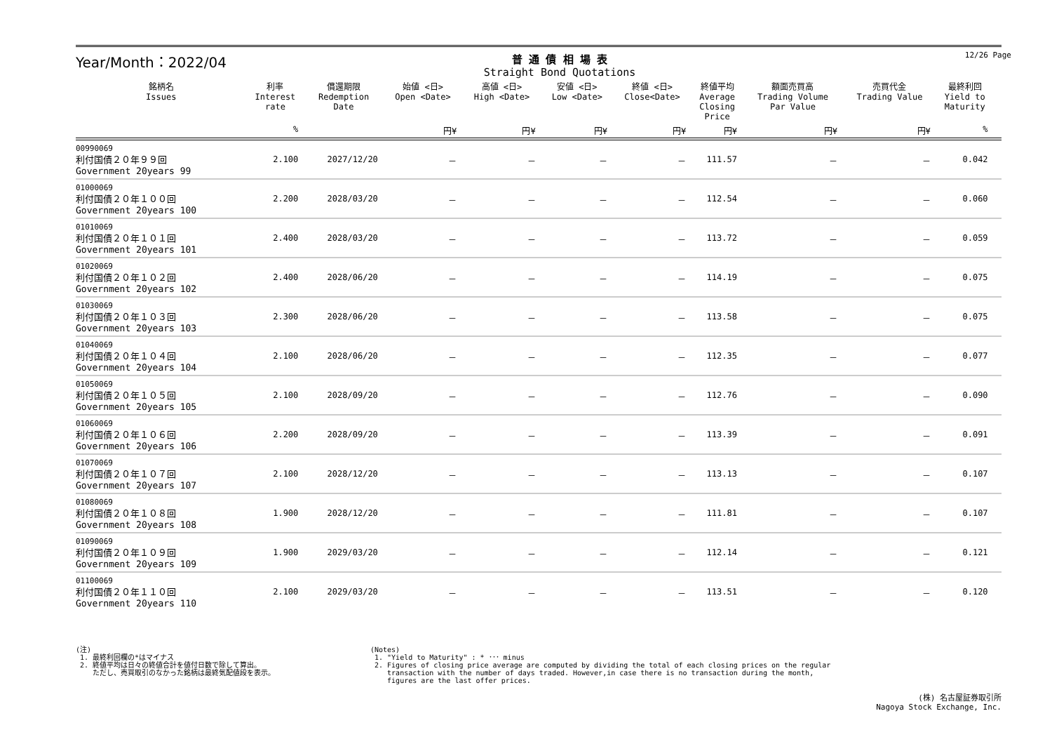12/26 Page
Year/Month：2022/04
普 通 債 相 場 表
Straight Bond Quotations
| 銘柄名 Issues | 利率 Interest rate | 償還期限 Redemption Date | 始値 <日> Open <Date> | 高値 <日> High <Date> | 安値 <日> Low <Date> | 終値 <日> Close<Date> | 終値平均 Average Closing Price | 額面売買高 Trading Volume Par Value | 売買代金 Trading Value | 最終利回 Yield to Maturity | |
| --- | --- | --- | --- | --- | --- | --- | --- | --- | --- | --- | --- |
| | % | | 円¥ | 円¥ | 円¥ | 円¥ | 円¥ | 円¥ | 円¥ | % | |
| 00990069 利付国債２０年９９回 Government 20years 99 | 2.100 | 2027/12/20 | － | － | － | － | 111.57 | － | － | 0.042 | |
| 01000069 利付国債２０年１００回 Government 20years 100 | 2.200 | 2028/03/20 | － | － | － | － | 112.54 | － | － | 0.060 | |
| 01010069 利付国債２０年１０１回 Government 20years 101 | 2.400 | 2028/03/20 | － | － | － | － | 113.72 | － | － | 0.059 | |
| 01020069 利付国債２０年１０２回 Government 20years 102 | 2.400 | 2028/06/20 | － | － | － | － | 114.19 | － | － | 0.075 | |
| 01030069 利付国債２０年１０３回 Government 20years 103 | 2.300 | 2028/06/20 | － | － | － | － | 113.58 | － | － | 0.075 | |
| 01040069 利付国債２０年１０４回 Government 20years 104 | 2.100 | 2028/06/20 | － | － | － | － | 112.35 | － | － | 0.077 | |
| 01050069 利付国債２０年１０５回 Government 20years 105 | 2.100 | 2028/09/20 | － | － | － | － | 112.76 | － | － | 0.090 | |
| 01060069 利付国債２０年１０６回 Government 20years 106 | 2.200 | 2028/09/20 | － | － | － | － | 113.39 | － | － | 0.091 | |
| 01070069 利付国債２０年１０７回 Government 20years 107 | 2.100 | 2028/12/20 | － | － | － | － | 113.13 | － | － | 0.107 | |
| 01080069 利付国債２０年１０８回 Government 20years 108 | 1.900 | 2028/12/20 | － | － | － | － | 111.81 | － | － | 0.107 | |
| 01090069 利付国債２０年１０９回 Government 20years 109 | 1.900 | 2029/03/20 | － | － | － | － | 112.14 | － | － | 0.121 | |
| 01100069 利付国債２０年１１０回 Government 20years 110 | 2.100 | 2029/03/20 | － | － | － | － | 113.51 | － | － | 0.120 | |
(注) 1. 最終利回欄の*はマイナス 2. 終値平均は日々の終値合計を値付日数で除して算出。 ただし、売買取引のなかった銘柄は最終気配値段を表示。
(Notes) 1. "Yield to Maturity" : * ･･･ minus 2. Figures of closing price average are computed by dividing the total of each closing prices on the regular transaction with the number of days traded. However,in case there is no transaction during the month, figures are the last offer prices.
(株) 名古屋証券取引所
Nagoya Stock Exchange, Inc.